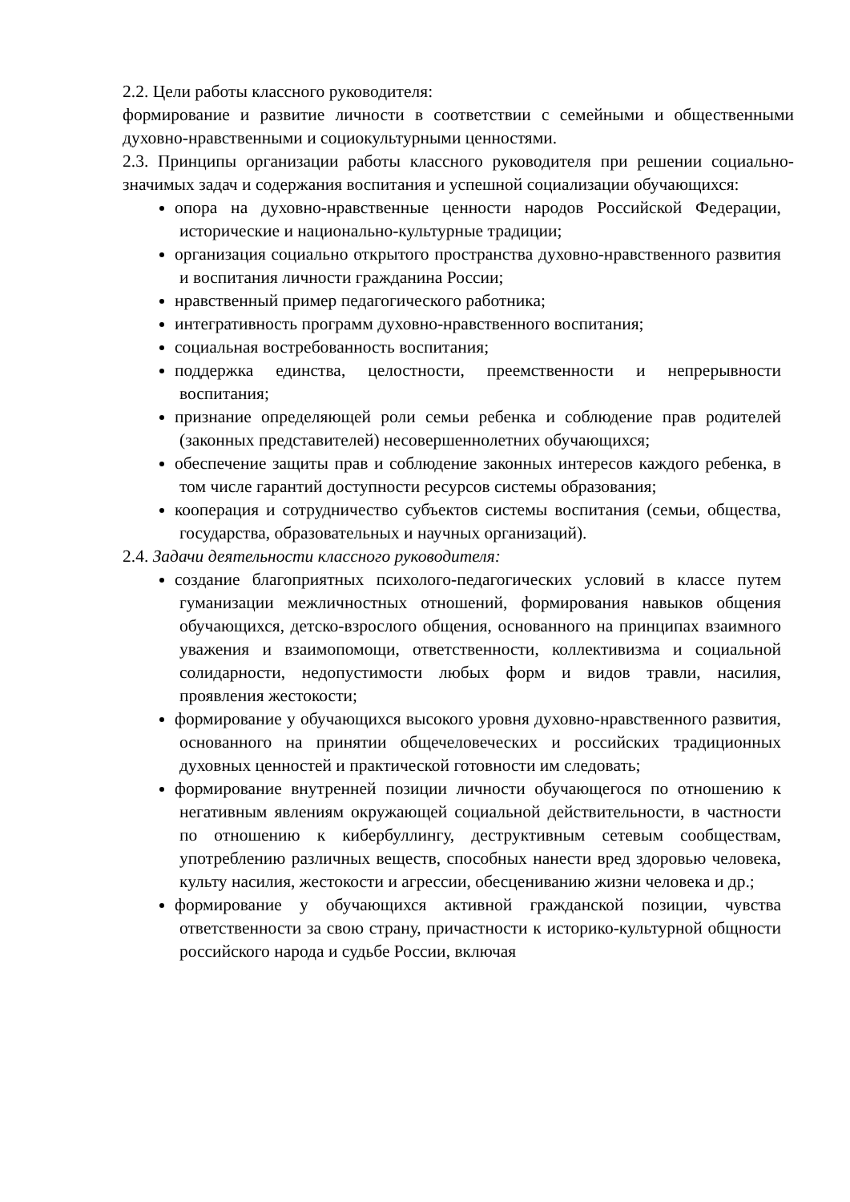2.2. Цели работы классного руководителя:
формирование и развитие личности в соответствии с семейными и общественными духовно-нравственными и социокультурными ценностями.
2.3. Принципы организации работы классного руководителя при решении социально-значимых задач и содержания воспитания и успешной социализации обучающихся:
опора на духовно-нравственные ценности народов Российской Федерации, исторические и национально-культурные традиции;
организация социально открытого пространства духовно-нравственного развития и воспитания личности гражданина России;
нравственный пример педагогического работника;
интегративность программ духовно-нравственного воспитания;
социальная востребованность воспитания;
поддержка единства, целостности, преемственности и непрерывности воспитания;
признание определяющей роли семьи ребенка и соблюдение прав родителей (законных представителей) несовершеннолетних обучающихся;
обеспечение защиты прав и соблюдение законных интересов каждого ребенка, в том числе гарантий доступности ресурсов системы образования;
кооперация и сотрудничество субъектов системы воспитания (семьи, общества, государства, образовательных и научных организаций).
2.4. Задачи деятельности классного руководителя:
создание благоприятных психолого-педагогических условий в классе путем гуманизации межличностных отношений, формирования навыков общения обучающихся, детско-взрослого общения, основанного на принципах взаимного уважения и взаимопомощи, ответственности, коллективизма и социальной солидарности, недопустимости любых форм и видов травли, насилия, проявления жестокости;
формирование у обучающихся высокого уровня духовно-нравственного развития, основанного на принятии общечеловеческих и российских традиционных духовных ценностей и практической готовности им следовать;
формирование внутренней позиции личности обучающегося по отношению к негативным явлениям окружающей социальной действительности, в частности по отношению к кибербуллингу, деструктивным сетевым сообществам, употреблению различных веществ, способных нанести вред здоровью человека, культу насилия, жестокости и агрессии, обесцениванию жизни человека и др.;
формирование у обучающихся активной гражданской позиции, чувства ответственности за свою страну, причастности к историко-культурной общности российского народа и судьбе России, включая